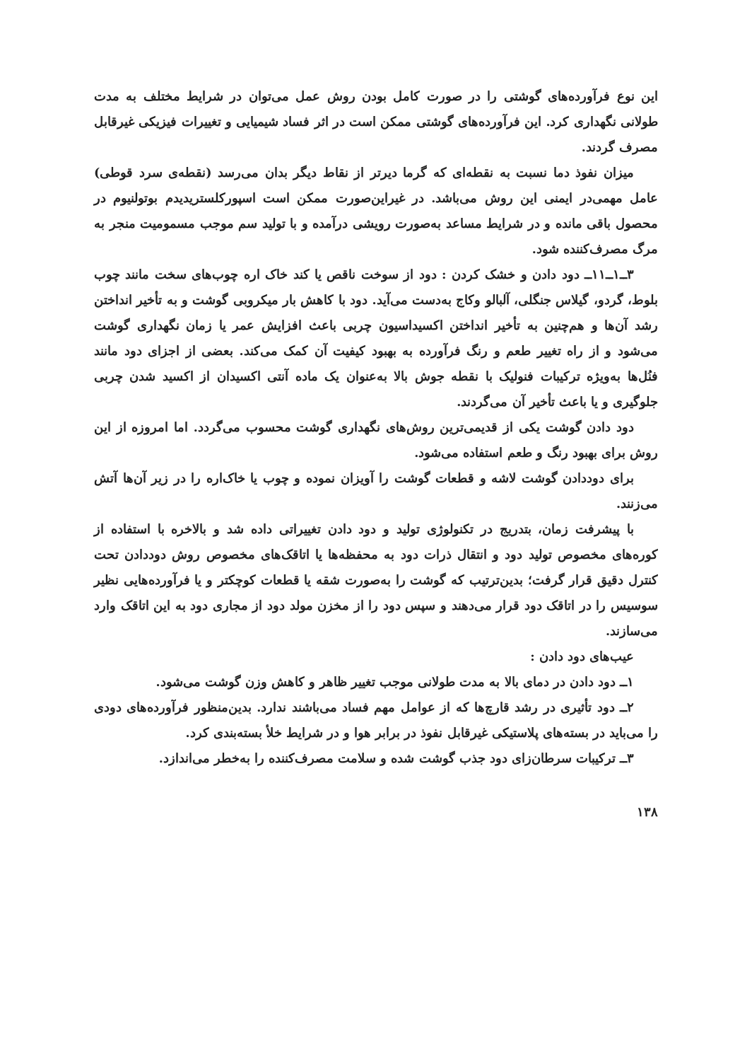این نوع فرآورده‌های گوشتی را در صورت کامل بودن روش عمل می‌توان در شرایط مختلف به مدت طولانی نگهداری کرد. این فرآورده‌های گوشتی ممکن است در اثر فساد شیمیایی و تغییرات فیزیکی غیرقابل مصرف گردند.
میزان نفوذ دما نسبت به نقطه‌ای که گرما دیرتر از نقاط دیگر بدان می‌رسد (نقطه‌ی سرد قوطی) عامل مهمی‌در ایمنی این روش می‌باشد. در غیراین‌صورت ممکن است اسپورکلستریدیدم بوتولنیوم در محصول باقی مانده و در شرایط مساعد به‌صورت رویشی درآمده و با تولید سم موجب مسمومیت منجر به مرگ مصرف‌کننده شود.
۳ــ۱ــ۱۱ــ دود دادن و خشک کردن : دود از سوخت ناقص یا کند خاک اره چوب‌های سخت مانند چوب بلوط، گردو، گیلاس جنگلی، آلبالو وکاج به‌دست می‌آید. دود با کاهش بار میکروبی گوشت و به تأخیر انداختن رشد آن‌ها و هم‌چنین به تأخیر انداختن اکسیداسیون چربی باعث افزایش عمر یا زمان نگهداری گوشت می‌شود و از راه تغییر طعم و رنگ فرآورده به بهبود کیفیت آن کمک می‌کند. بعضی از اجزای دود مانند فنُل‌ها به‌ویژه ترکیبات فنولیک با نقطه جوش بالا به‌عنوان یک ماده آنتی اکسیدان از اکسید شدن چربی جلوگیری و یا باعث تأخیر آن می‌گردند.
دود دادن گوشت یکی از قدیمی‌ترین روش‌های نگهداری گوشت محسوب می‌گردد. اما امروزه از این روش برای بهبود رنگ و طعم استفاده می‌شود.
برای دوددادن گوشت لاشه و قطعات گوشت را آویزان نموده و چوب یا خاک‌اره را در زیر آن‌ها آتش می‌زنند.
با پیشرفت زمان، بتدریج در تکنولوژی تولید و دود دادن تغییراتی داده شد و بالاخره با استفاده از کوره‌های مخصوص تولید دود و انتقال ذرات دود به محفظه‌ها یا اتاقک‌های مخصوص روش دوددادن تحت کنترل دقیق قرار گرفت؛ بدین‌ترتیب که گوشت را به‌صورت شقه یا قطعات کوچکتر و یا فرآورده‌هایی نظیر سوسیس را در اتاقک دود قرار می‌دهند و سپس دود را از مخزن مولد دود از مجاری دود به این اتاقک وارد می‌سازند.
عیب‌های دود دادن :
۱ــ دود دادن در دمای بالا به مدت طولانی موجب تغییر ظاهر و کاهش وزن گوشت می‌شود.
۲ــ دود تأثیری در رشد قارچ‌ها که از عوامل مهم فساد می‌باشند ندارد. بدین‌منظور فرآورده‌های دودی را می‌باید در بسته‌های پلاستیکی غیرقابل نفوذ در برابر هوا و در شرایط خلأ بسته‌بندی کرد.
۳ــ ترکیبات سرطان‌زای دود جذب گوشت شده و سلامت مصرف‌کننده را به‌خطر می‌اندازد.
۱۳۸